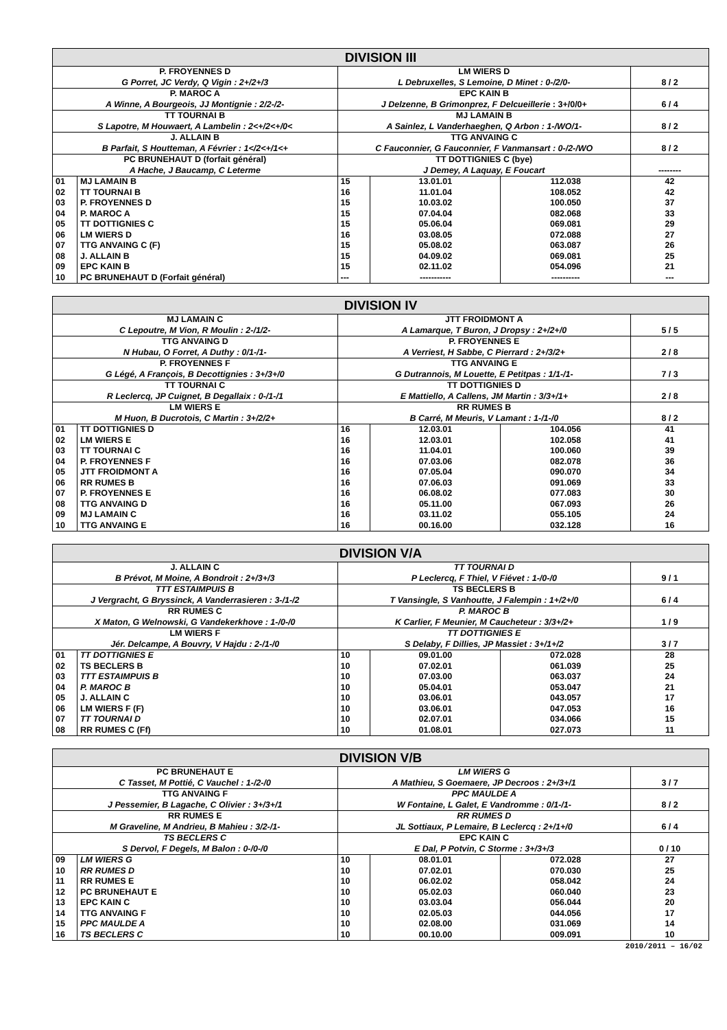| DIVISION III | | | | | |
| --- | --- | --- | --- | --- | --- |
| P. FROYENNES D G Porret, JC Verdy, Q Vigin : 2+/2+/3 | | LM WIERS D L Debruxelles, S Lemoine, D Minet : 0-/2/0- | | | 8 / 2 |
| P. MAROC A A Winne, A Bourgeois, JJ Montignie : 2/2-/2- | | EPC KAIN B J Delzenne, B Grimonprez, F Delcueillerie : 3+/0/0+ | | | 6 / 4 |
| TT TOURNAI B S Lapotre, M Houwaert, A Lambelin : 2<+/2<+/0< | | MJ LAMAIN B A Sainlez, L Vanderhaeghen, Q Arbon : 1-/WO/1- | | | 8 / 2 |
| J. ALLAIN B B Parfait, S Houtteman, A Février : 1</2<+/1<+ | | TTG ANVAING C C Fauconnier, G Fauconnier, F Vanmansart : 0-/2-/WO | | | 8 / 2 |
| PC BRUNEHAUT D (forfait général) A Hache, J Baucamp, C Leterme | | TT DOTTIGNIES C (bye) J Demey, A Laquay, E Foucart | | | -------- |
| 01 | MJ LAMAIN B | 15 | 13.01.01 | 112.038 | 42 |
| 02 | TT TOURNAI B | 16 | 11.01.04 | 108.052 | 42 |
| 03 | P. FROYENNES D | 15 | 10.03.02 | 100.050 | 37 |
| 04 | P. MAROC A | 15 | 07.04.04 | 082.068 | 33 |
| 05 | TT DOTTIGNIES C | 15 | 05.06.04 | 069.081 | 29 |
| 06 | LM WIERS D | 16 | 03.08.05 | 072.088 | 27 |
| 07 | TTG ANVAING C (F) | 15 | 05.08.02 | 063.087 | 26 |
| 08 | J. ALLAIN B | 15 | 04.09.02 | 069.081 | 25 |
| 09 | EPC KAIN B | 15 | 02.11.02 | 054.096 | 21 |
| 10 | PC BRUNEHAUT D (Forfait général) | --- | ----------- | ---------- | --- |
| DIVISION IV | | | | | |
| --- | --- | --- | --- | --- | --- |
| MJ LAMAIN C C Lepoutre, M Vion, R Moulin : 2-/1/2- | | JTT FROIDMONT A A Lamarque, T Buron, J Dropsy : 2+/2+/0 | | | 5 / 5 |
| TTG ANVAING D N Hubau, O Forret, A Duthy : 0/1-/1- | | P. FROYENNES E A Verriest, H Sabbe, C Pierrard : 2+/3/2+ | | | 2 / 8 |
| P. FROYENNES F G Légé, A François, B Decottignies : 3+/3+/0 | | TTG ANVAING E G Dutrannois, M Louette, E Petitpas : 1/1-/1- | | | 7 / 3 |
| TT TOURNAI C R Leclercq, JP Cuignet, B Degallaix : 0-/1-/1 | | TT DOTTIGNIES D E Mattiello, A Callens, JM Martin : 3/3+/1+ | | | 2 / 8 |
| LM WIERS E M Huon, B Ducrotois, C Martin : 3+/2/2+ | | RR RUMES B B Carré, M Meuris, V Lamant : 1-/1-/0 | | | 8 / 2 |
| 01 | TT DOTTIGNIES D | 16 | 12.03.01 | 104.056 | 41 |
| 02 | LM WIERS E | 16 | 12.03.01 | 102.058 | 41 |
| 03 | TT TOURNAI C | 16 | 11.04.01 | 100.060 | 39 |
| 04 | P. FROYENNES F | 16 | 07.03.06 | 082.078 | 36 |
| 05 | JTT FROIDMONT A | 16 | 07.05.04 | 090.070 | 34 |
| 06 | RR RUMES B | 16 | 07.06.03 | 091.069 | 33 |
| 07 | P. FROYENNES E | 16 | 06.08.02 | 077.083 | 30 |
| 08 | TTG ANVAING D | 16 | 05.11.00 | 067.093 | 26 |
| 09 | MJ LAMAIN C | 16 | 03.11.02 | 055.105 | 24 |
| 10 | TTG ANVAING E | 16 | 00.16.00 | 032.128 | 16 |
| DIVISION V/A | | | | | |
| --- | --- | --- | --- | --- | --- |
| J. ALLAIN C B Prévot, M Moine, A Bondroit : 2+/3+/3 | | TT TOURNAI D P Leclercq, F Thiel, V Fiévet : 1-/0-/0 | | | 9 / 1 |
| TTT ESTAIMPUIS B J Vergracht, G Bryssinck, A Vanderrasieren : 3-/1-/2 | | TS BECLERS B T Vansingle, S Vanhoutte, J Falempin : 1+/2+/0 | | | 6 / 4 |
| RR RUMES C X Maton, G Welnowski, G Vandekerkhove : 1-/0-/0 | | P. MAROC B K Carlier, F Meunier, M Caucheteur : 3/3+/2+ | | | 1 / 9 |
| LM WIERS F Jér. Delcampe, A Bouvry, V Hajdu : 2-/1-/0 | | TT DOTTIGNIES E S Delaby, F Dillies, JP Massiet : 3+/1+/2 | | | 3 / 7 |
| 01 | TT DOTTIGNIES E | 10 | 09.01.00 | 072.028 | 28 |
| 02 | TS BECLERS B | 10 | 07.02.01 | 061.039 | 25 |
| 03 | TTT ESTAIMPUIS B | 10 | 07.03.00 | 063.037 | 24 |
| 04 | P. MAROC B | 10 | 05.04.01 | 053.047 | 21 |
| 05 | J. ALLAIN C | 10 | 03.06.01 | 043.057 | 17 |
| 06 | LM WIERS F (F) | 10 | 03.06.01 | 047.053 | 16 |
| 07 | TT TOURNAI D | 10 | 02.07.01 | 034.066 | 15 |
| 08 | RR RUMES C (Ff) | 10 | 01.08.01 | 027.073 | 11 |
| DIVISION V/B | | | | | |
| --- | --- | --- | --- | --- | --- |
| PC BRUNEHAUT E C Tasset, M Pottié, C Vauchel : 1-/2-/0 | | LM WIERS G A Mathieu, S Goemaere, JP Decroos : 2+/3+/1 | | | 3 / 7 |
| TTG ANVAING F J Pessemier, B Lagache, C Olivier : 3+/3+/1 | | PPC MAULDE A W Fontaine, L Galet, E Vandromme : 0/1-/1- | | | 8 / 2 |
| RR RUMES E M Graveline, M Andrieu, B Mahieu : 3/2-/1- | | RR RUMES D JL Sottiaux, P Lemaire, B Leclercq : 2+/1+/0 | | | 6 / 4 |
| TS BECLERS C S Dervol, F Degels, M Balon : 0-/0-/0 | | EPC KAIN C E Dal, P Potvin, C Storme : 3+/3+/3 | | | 0 / 10 |
| 09 | LM WIERS G | 10 | 08.01.01 | 072.028 | 27 |
| 10 | RR RUMES D | 10 | 07.02.01 | 070.030 | 25 |
| 11 | RR RUMES E | 10 | 06.02.02 | 058.042 | 24 |
| 12 | PC BRUNEHAUT E | 10 | 05.02.03 | 060.040 | 23 |
| 13 | EPC KAIN C | 10 | 03.03.04 | 056.044 | 20 |
| 14 | TTG ANVAING F | 10 | 02.05.03 | 044.056 | 17 |
| 15 | PPC MAULDE A | 10 | 02.08.00 | 031.069 | 14 |
| 16 | TS BECLERS C | 10 | 00.10.00 | 009.091 | 10 |
2010/2011 – 16/02